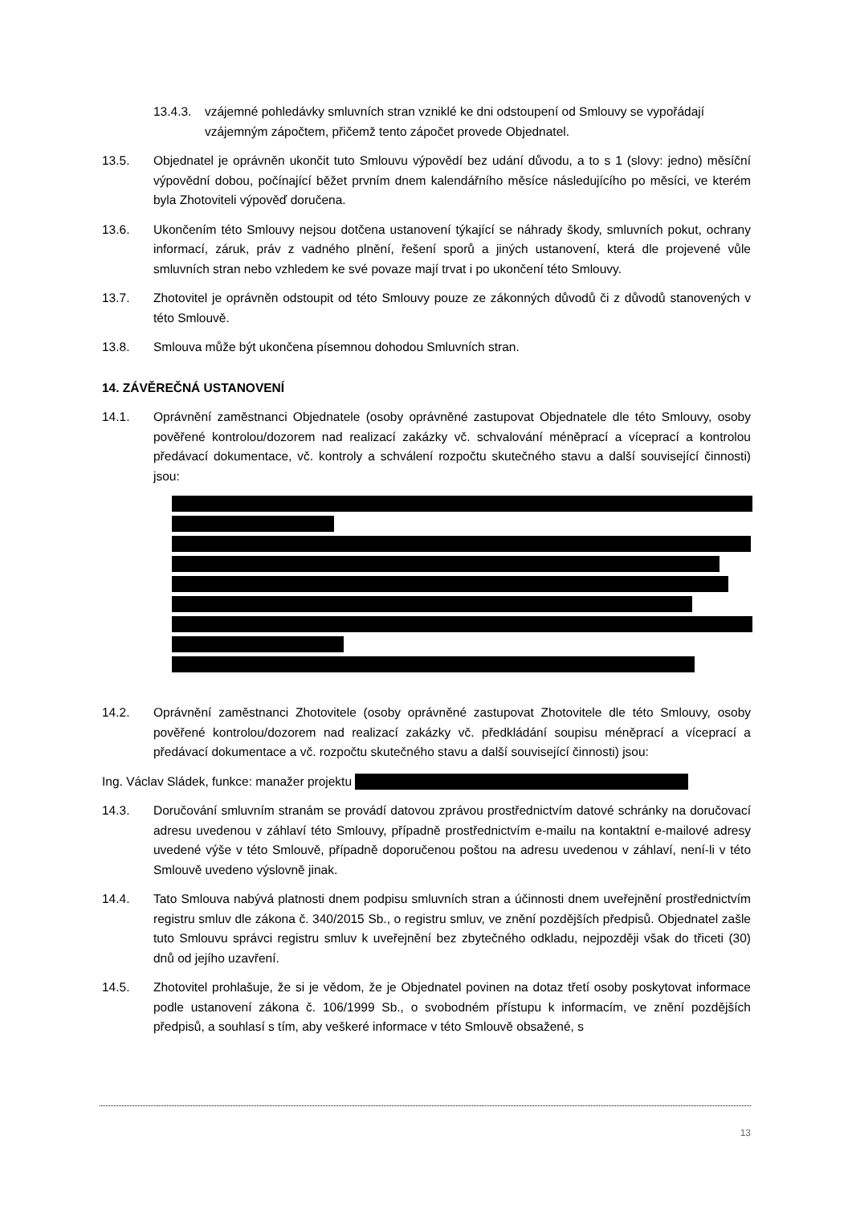13.4.3.
vzájemné pohledávky smluvních stran vzniklé ke dni odstoupení od Smlouvy se vypořádají vzájemným zápočtem, přičemž tento zápočet provede Objednatel.
13.5. Objednatel je oprávněn ukončit tuto Smlouvu výpovědí bez udání důvodu, a to s 1 (slovy: jedno) měsíční výpovědní dobou, počínající běžet prvním dnem kalendářního měsíce následujícího po měsíci, ve kterém byla Zhotoviteli výpověď doručena.
13.6. Ukončením této Smlouvy nejsou dotčena ustanovení týkající se náhrady škody, smluvních pokut, ochrany informací, záruk, práv z vadného plnění, řešení sporů a jiných ustanovení, která dle projevené vůle smluvních stran nebo vzhledem ke své povaze mají trvat i po ukončení této Smlouvy.
13.7. Zhotovitel je oprávněn odstoupit od této Smlouvy pouze ze zákonných důvodů či z důvodů stanovených v této Smlouvě.
13.8. Smlouva může být ukončena písemnou dohodou Smluvních stran.
14. ZÁVĚREČNÁ USTANOVENÍ
14.1. Oprávnění zaměstnanci Objednatele (osoby oprávněné zastupovat Objednatele dle této Smlouvy, osoby pověřené kontrolou/dozorem nad realizací zakázky vč. schvalování méněprací a víceprací a kontrolou předávací dokumentace, vč. kontroly a schválení rozpočtu skutečného stavu a další související činnosti) jsou:
14.2. Oprávnění zaměstnanci Zhotovitele (osoby oprávněné zastupovat Zhotovitele dle této Smlouvy, osoby pověřené kontrolou/dozorem nad realizací zakázky vč. předkládání soupisu méněprací a víceprací a předávací dokumentace a vč. rozpočtu skutečného stavu a další související činnosti) jsou:
Ing. Václav Sládek, funkce: manažer projektu
14.3. Doručování smluvním stranám se provádí datovou zprávou prostřednictvím datové schránky na doručovací adresu uvedenou v záhlaví této Smlouvy, případně prostřednictvím e-mailu na kontaktní e-mailové adresy uvedené výše v této Smlouvě, případně doporučenou poštou na adresu uvedenou v záhlaví, není-li v této Smlouvě uvedeno výslovně jinak.
14.4. Tato Smlouva nabývá platnosti dnem podpisu smluvních stran a účinnosti dnem uveřejnění prostřednictvím registru smluv dle zákona č. 340/2015 Sb., o registru smluv, ve znění pozdějších předpisů. Objednatel zašle tuto Smlouvu správci registru smluv k uveřejnění bez zbytečného odkladu, nejpozději však do třiceti (30) dnů od jejího uzavření.
14.5. Zhotovitel prohlašuje, že si je vědom, že je Objednatel povinen na dotaz třetí osoby poskytovat informace podle ustanovení zákona č. 106/1999 Sb., o svobodném přístupu k informacím, ve znění pozdějších předpisů, a souhlasí s tím, aby veškeré informace v této Smlouvě obsažené, s
13